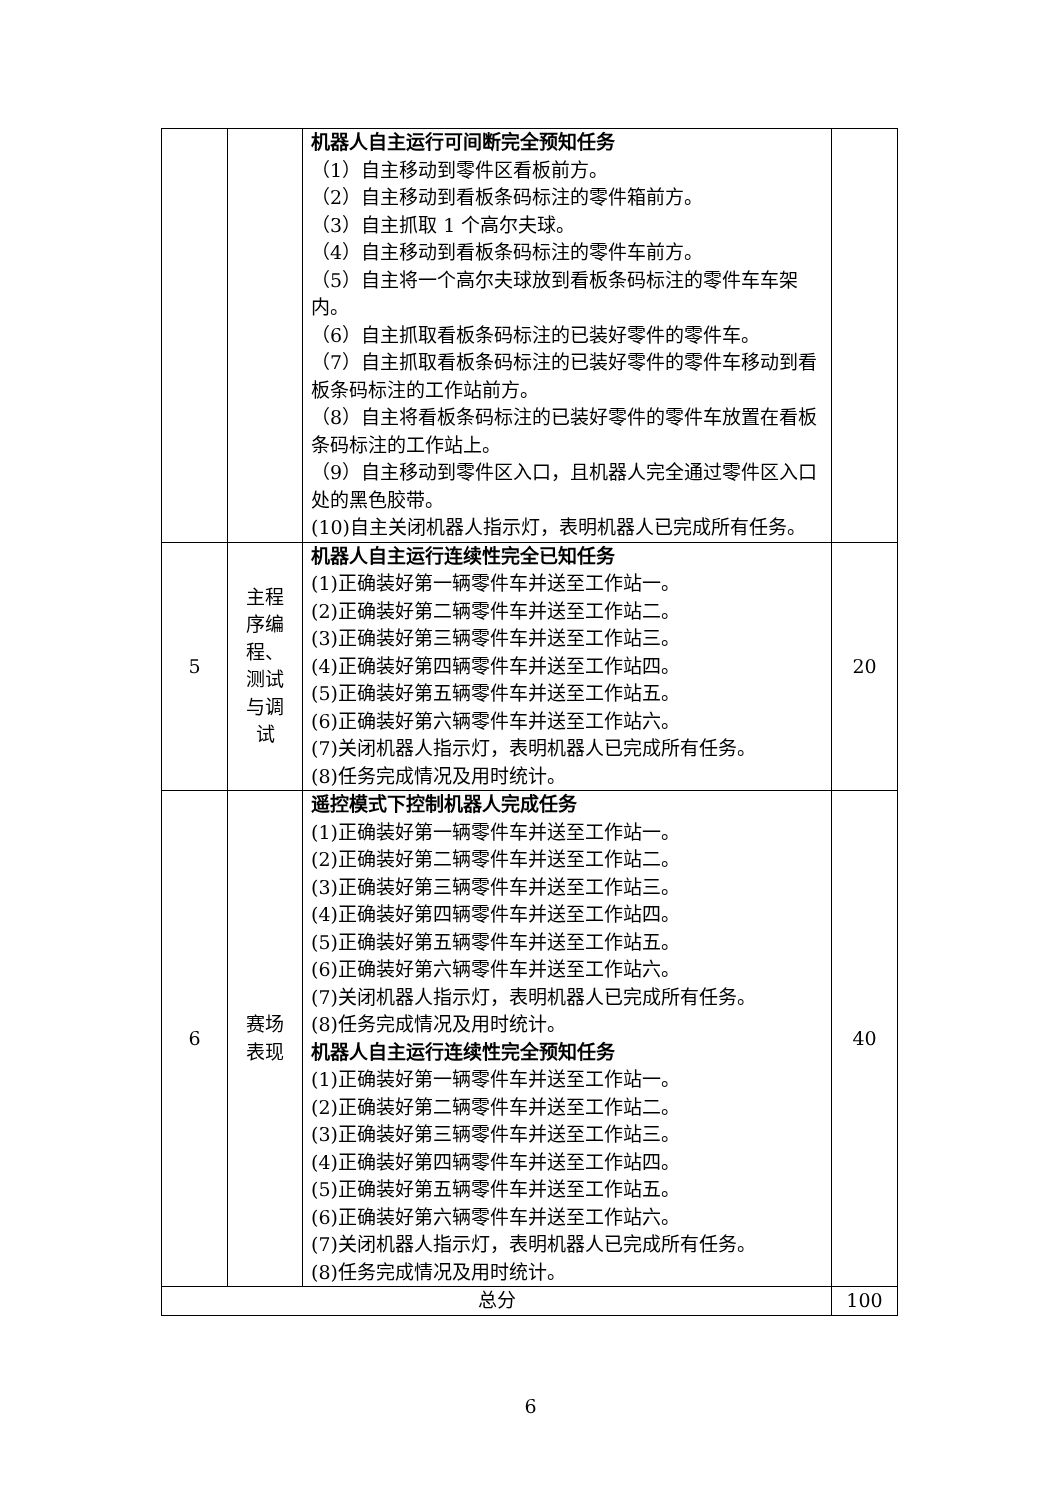| | | 机器人自主运行可间断完全预知任务 （1）自主移动到零件区看板前方。 （2）自主移动到看板条码标注的零件箱前方。 （3）自主抓取 1 个高尔夫球。 （4）自主移动到看板条码标注的零件车前方。 （5）自主将一个高尔夫球放到看板条码标注的零件车车架内。 （6）自主抓取看板条码标注的已装好零件的零件车。 （7）自主抓取看板条码标注的已装好零件的零件车移动到看板条码标注的工作站前方。 （8）自主将看板条码标注的已装好零件的零件车放置在看板条码标注的工作站上。 （9）自主移动到零件区入口，且机器人完全通过零件区入口处的黑色胶带。 (10)自主关闭机器人指示灯，表明机器人已完成所有任务。 | |
| 5 | 主程序编程、测试与调试 | 机器人自主运行连续性完全已知任务 (1)正确装好第一辆零件车并送至工作站一。 (2)正确装好第二辆零件车并送至工作站二。 (3)正确装好第三辆零件车并送至工作站三。 (4)正确装好第四辆零件车并送至工作站四。 (5)正确装好第五辆零件车并送至工作站五。 (6)正确装好第六辆零件车并送至工作站六。 (7)关闭机器人指示灯，表明机器人已完成所有任务。 (8)任务完成情况及用时统计。 | 20 |
| 6 | 赛场表现 | 遥控模式下控制机器人完成任务 (1)正确装好第一辆零件车并送至工作站一。 (2)正确装好第二辆零件车并送至工作站二。 (3)正确装好第三辆零件车并送至工作站三。 (4)正确装好第四辆零件车并送至工作站四。 (5)正确装好第五辆零件车并送至工作站五。 (6)正确装好第六辆零件车并送至工作站六。 (7)关闭机器人指示灯，表明机器人已完成所有任务。 (8)任务完成情况及用时统计。 机器人自主运行连续性完全预知任务 (1)正确装好第一辆零件车并送至工作站一。 (2)正确装好第二辆零件车并送至工作站二。 (3)正确装好第三辆零件车并送至工作站三。 (4)正确装好第四辆零件车并送至工作站四。 (5)正确装好第五辆零件车并送至工作站五。 (6)正确装好第六辆零件车并送至工作站六。 (7)关闭机器人指示灯，表明机器人已完成所有任务。 (8)任务完成情况及用时统计。 | 40 |
| 总分 | | | 100 |
6